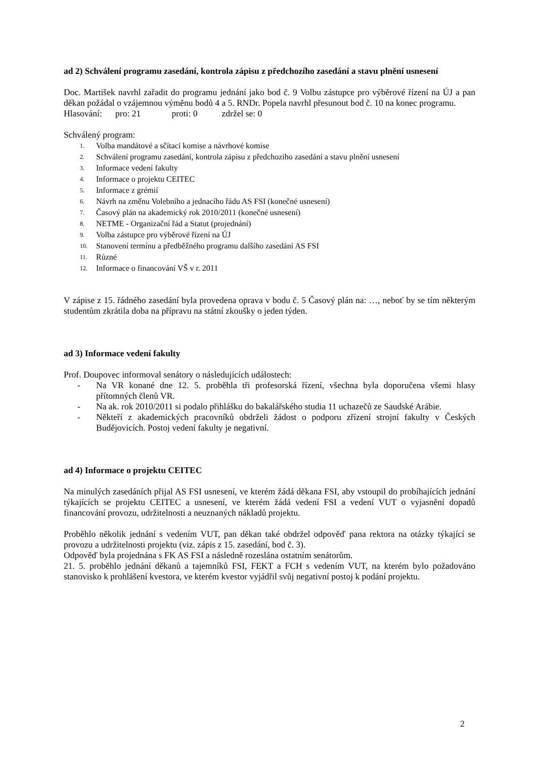ad 2) Schválení programu zasedání, kontrola zápisu z předchozího zasedání a stavu plnění usnesení
Doc. Martišek navrhl zařadit do programu jednání jako bod č. 9 Volbu zástupce pro výběrové řízení na ÚJ a pan děkan požádal o vzájemnou výměnu bodů 4 a 5. RNDr. Popela navrhl přesunout bod č. 10 na konec programu.
Hlasování: pro: 21 proti: 0 zdržel se: 0
Schválený program:
1. Volba mandátové a sčítací komise a návrhové komise
2. Schválení programu zasedání, kontrola zápisu z předchozího zasedání a stavu plnění usnesení
3. Informace vedení fakulty
4. Informace o projektu CEITEC
5. Informace z grémií
6. Návrh na změnu Volebního a jednacího řádu AS FSI (konečné usnesení)
7. Časový plán na akademický rok 2010/2011 (konečné usnesení)
8. NETME - Organizační řád a Statut (projednání)
9. Volba zástupce pro výběrové řízení na ÚJ
10. Stanovení termínu a předběžného programu dalšího zasedání AS FSI
11. Různé
12. Informace o financování VŠ v r. 2011
V zápise z 15. řádného zasedání byla provedena oprava v bodu č. 5 Časový plán na: …, neboť by se tím některým studentům zkrátila doba na přípravu na státní zkoušky o jeden týden.
ad 3) Informace vedení fakulty
Prof. Doupovec informoval senátory o následujících událostech:
- Na VR konané dne 12. 5. proběhla tři profesorská řízení, všechna byla doporučena všemi hlasy přítomných členů VR.
- Na ak. rok 2010/2011 si podalo přihlášku do bakalářského studia 11 uchazečů ze Saudské Arábie.
- Někteří z akademických pracovníků obdrželi žádost o podporu zřízení strojní fakulty v Českých Budějovicích. Postoj vedení fakulty je negativní.
ad 4) Informace o projektu CEITEC
Na minulých zasedáních přijal AS FSI usnesení, ve kterém žádá děkana FSI, aby vstoupil do probíhajících jednání týkajících se projektu CEITEC a usnesení, ve kterém žádá vedení FSI a vedení VUT o vyjasnění dopadů financování provozu, udržitelnosti a neuznaných nákladů projektu.
Proběhlo několik jednání s vedením VUT, pan děkan také obdržel odpověď pana rektora na otázky týkající se provozu a udržitelnosti projektu (viz. zápis z 15. zasedání, bod č. 3).
Odpověď byla projednána s FK AS FSI a následně rozeslána ostatním senátorům.
21. 5. proběhlo jednání děkanů a tajemníků FSI, FEKT a FCH s vedením VUT, na kterém bylo požadováno stanovisko k prohlášení kvestora, ve kterém kvestor vyjádřil svůj negativní postoj k podání projektu.
2